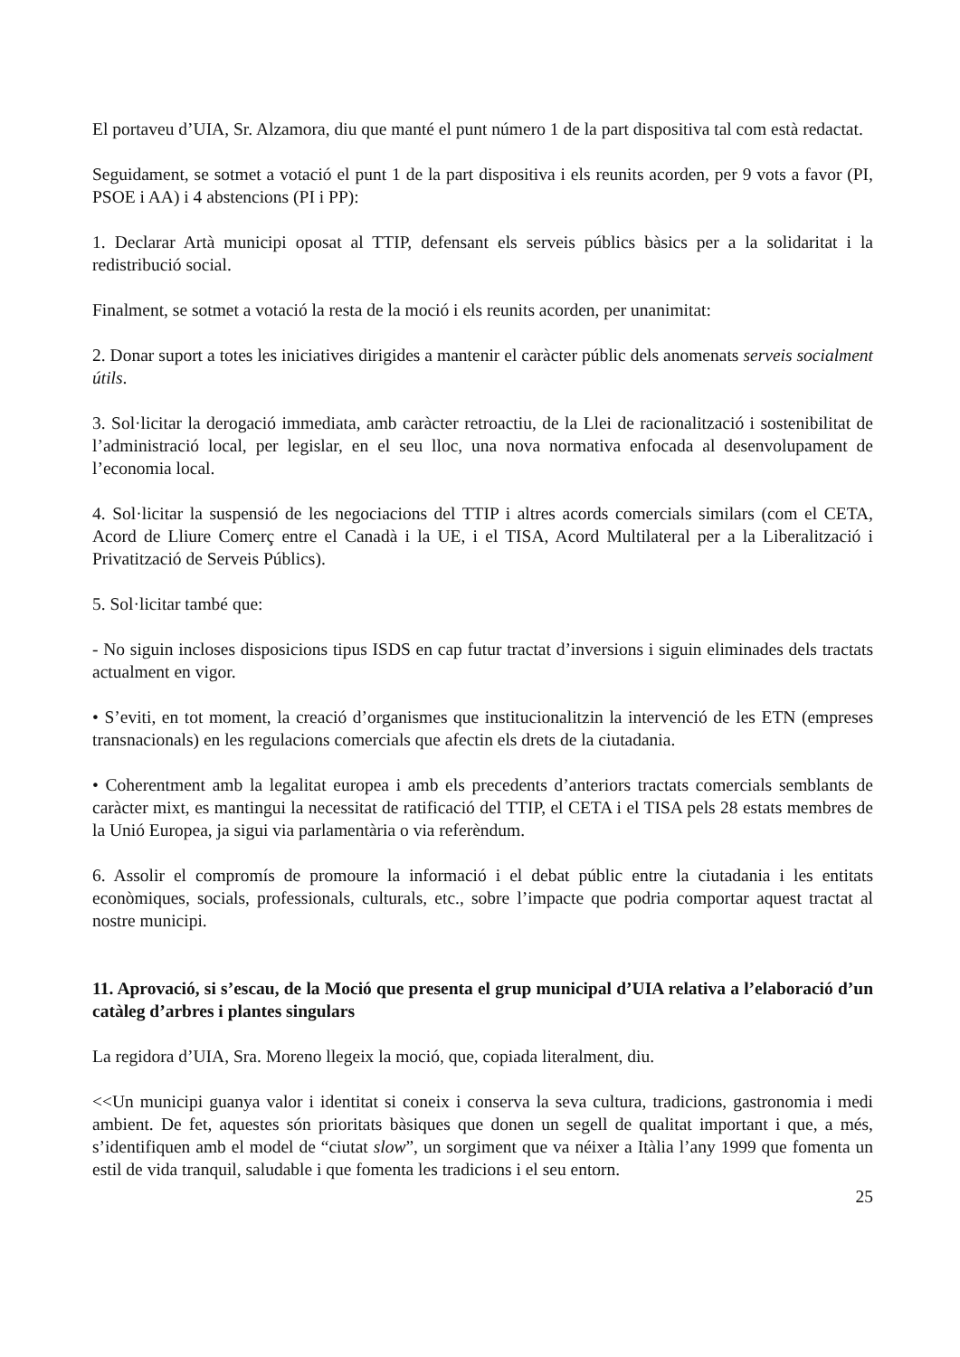El portaveu d’UIA, Sr. Alzamora, diu que manté el punt número 1 de la part dispositiva tal com està redactat.
Seguidament, se sotmet a votació el punt 1 de la part dispositiva i els reunits acorden, per 9 vots a favor (PI, PSOE i AA) i 4 abstencions (PI i PP):
1. Declarar Artà municipi oposat al TTIP, defensant els serveis públics bàsics per a la solidaritat i la redistribució social.
Finalment, se sotmet a votació la resta de la moció i els reunits acorden, per unanimitat:
2. Donar suport a totes les iniciatives dirigides a mantenir el caràcter públic dels anomenats serveis socialment útils.
3. Sol·licitar la derogació immediata, amb caràcter retroactiu, de la Llei de racionalització i sostenibilitat de l’administració local, per legislar, en el seu lloc, una nova normativa enfocada al desenvolupament de l’economia local.
4. Sol·licitar la suspensió de les negociacions del TTIP i altres acords comercials similars (com el CETA, Acord de Lliure Comerç entre el Canadà i la UE, i el TISA, Acord Multilateral per a la Liberalització i Privatització de Serveis Públics).
5. Sol·licitar també que:
- No siguin incloses disposicions tipus ISDS en cap futur tractat d’inversions i siguin eliminades dels tractats actualment en vigor.
• S’eviti, en tot moment, la creació d’organismes que institucionalitzin la intervenció de les ETN (empreses transnacionals) en les regulacions comercials que afectin els drets de la ciutadania.
• Coherentment amb la legalitat europea i amb els precedents d’anteriors tractats comercials semblants de caràcter mixt, es mantingui la necessitat de ratificació del TTIP, el CETA i el TISA pels 28 estats membres de la Unió Europea, ja sigui via parlamentària o via referèndum.
6. Assolir el compromís de promoure la informació i el debat públic entre la ciutadania i les entitats econòmiques, socials, professionals, culturals, etc., sobre l’impacte que podria comportar aquest tractat al nostre municipi.
11. Aprovació, si s’escau, de la Moció que presenta el grup municipal d’UIA relativa a l’elaboració d’un catàleg d’arbres i plantes singulars
La regidora d’UIA, Sra. Moreno llegeix la moció, que, copiada literalment, diu.
<<Un municipi guanya valor i identitat si coneix i conserva la seva cultura, tradicions, gastronomia i medi ambient. De fet, aquestes són prioritats bàsiques que donen un segell de qualitat important i que, a més, s’identifiquen amb el model de “ciutat slow”, un sorgiment que va néixer a Itàlia l’any 1999 que fomenta un estil de vida tranquil, saludable i que fomenta les tradicions i el seu entorn.
25